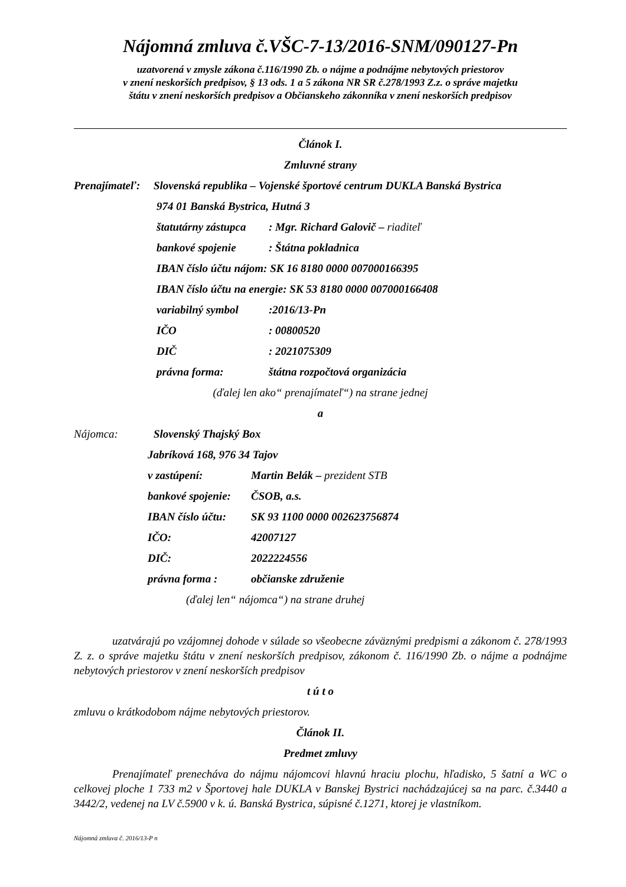Nájomná zmluva č.VŠC-7-13/2016-SNM/090127-Pn
uzatvorená v zmysle zákona č.116/1990 Zb. o nájme a podnájme nebytových priestorov
v znení neskorších predpisov, § 13 ods. 1 a 5 zákona NR SR č.278/1993 Z.z. o správe majetku
štátu v znení neskorších predpisov a Občianskeho zákonníka v znení neskorších predpisov
Článok I.
Zmluvné strany
Prenajímateľ: Slovenská republika – Vojenské športové centrum DUKLA Banská Bystrica
974 01 Banská Bystrica, Hutná 3
štatutárny zástupca: Mgr. Richard Galovič – riaditeľ
bankové spojenie: Štátna pokladnica
IBAN číslo účtu nájom: SK 16 8180 0000 007000166395
IBAN číslo účtu na energie: SK 53 8180 0000 007000166408
variabilný symbol:2016/13-Pn
IČO: 00800520
DIČ: 2021075309
právna forma: štátna rozpočtová organizácia
(ďalej len ako“ prenajímateľ“) na strane jednej
a
Nájomca: Slovenský Thajský Box
Jabríková 168, 976 34 Tajov
v zastúpení: Martin Belák – prezident STB
bankové spojenie: ČSOB, a.s.
IBAN číslo účtu: SK 93 1100 0000 002623756874
IČO: 42007127
DIČ: 2022224556
právna forma : občianske združenie
(ďalej len“ nájomca“) na strane druhej
uzatvárajú po vzájomnej dohode v súlade so všeobecne záväznými predpismi a zákonom č. 278/1993 Z. z. o správe majetku štátu v znení neskorších predpisov, zákonom č. 116/1990 Zb. o nájme a podnájme nebytových priestorov v znení neskorších predpisov
t ú t o
zmluvu o krátkodobom nájme nebytových priestorov.
Článok II.
Predmet zmluvy
Prenajímateľ prenecháva do nájmu nájomcovi hlavnú hraciu plochu, hľadisko, 5 šatní a WC o celkovej ploche 1 733 m2 v Športovej hale DUKLA v Banskej Bystrici nachádzajúcej sa na parc. č.3440 a 3442/2, vedenej na LV č.5900 v k. ú. Banská Bystrica, súpisné č.1271, ktorej je vlastníkom.
Nájomná zmluva č. 2016/13-P n